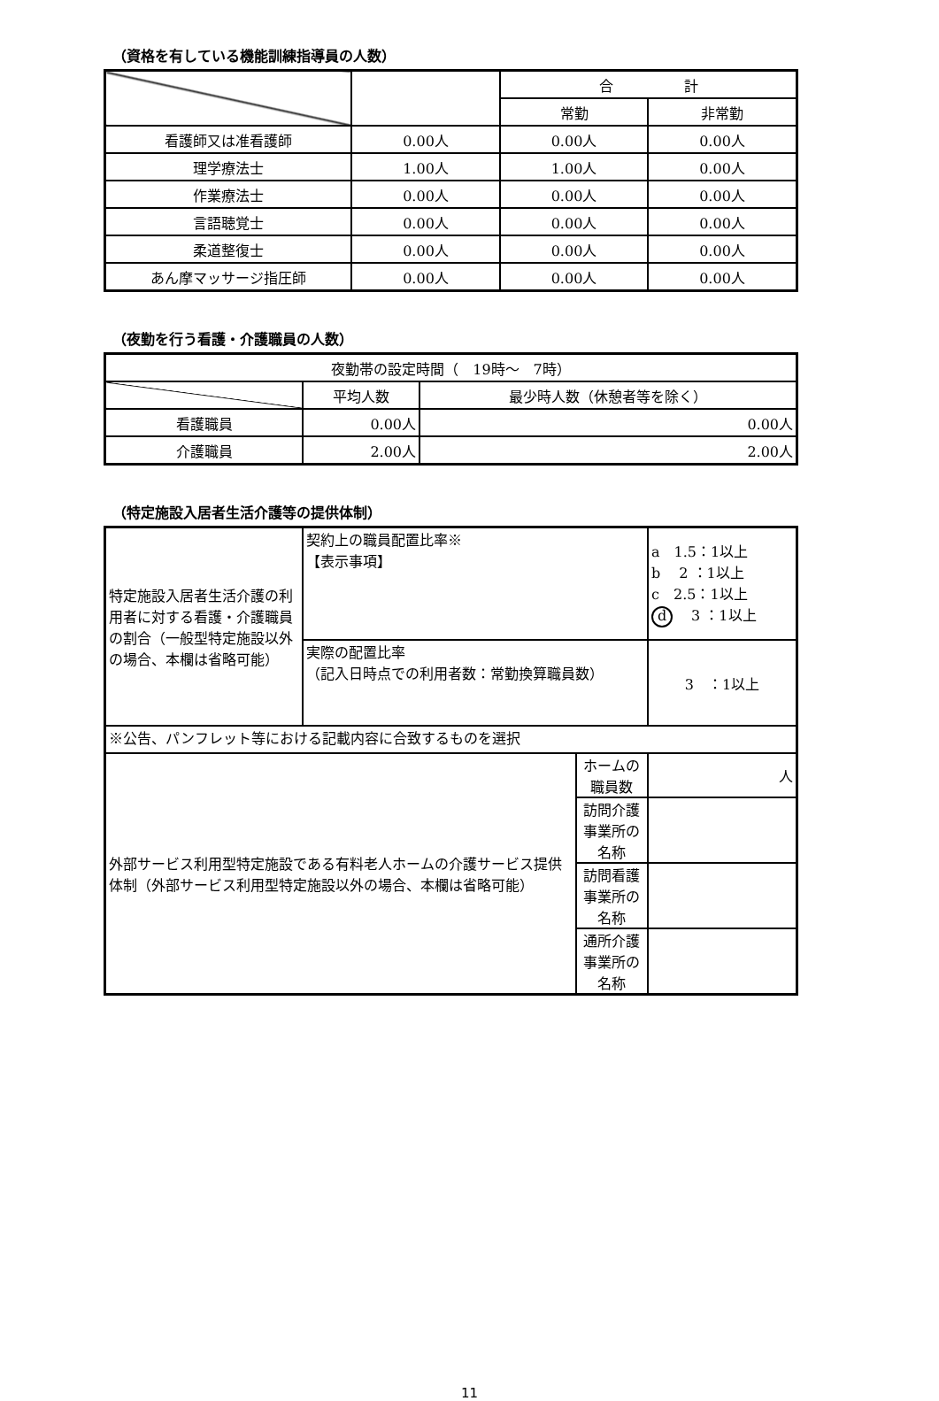（資格を有している機能訓練指導員の人数）
| | | 合 計 | |
| --- | --- | --- | --- |
| | | 常勤 | 非常勤 |
| 看護師又は准看護師 | 0.00人 | 0.00人 | 0.00人 |
| 理学療法士 | 1.00人 | 1.00人 | 0.00人 |
| 作業療法士 | 0.00人 | 0.00人 | 0.00人 |
| 言語聴覚士 | 0.00人 | 0.00人 | 0.00人 |
| 柔道整復士 | 0.00人 | 0.00人 | 0.00人 |
| あん摩マッサージ指圧師 | 0.00人 | 0.00人 | 0.00人 |
（夜勤を行う看護・介護職員の人数）
| 夜勤帯の設定時間（ 19時～ 7時） | | |
| | 平均人数 | 最少時人数（休憩者等を除く） |
| 看護職員 | 0.00人 | 0.00人 |
| 介護職員 | 2.00人 | 2.00人 |
（特定施設入居者生活介護等の提供体制）
| 特定施設入居者生活介護の利用者に対する看護・介護職員の割合（一般型特定施設以外の場合、本欄は省略可能） | 契約上の職員配置比率※ 【表示事項】 | | a 1.5：1以上 b 2 ：1以上 c 2.5：1以上 d 3 ：1以上 |
| | 実際の配置比率 （記入日時点での利用者数：常勤換算職員数） | | 3 ：1以上 |
| ※公告、パンフレット等における記載内容に合致するものを選択 | | | |
| 外部サービス利用型特定施設である有料老人ホームの介護サービス提供体制（外部サービス利用型特定施設以外の場合、本欄は省略可能） | | ホームの職員数 | 人 |
| | | 訪問介護事業所の名称 | |
| | | 訪問看護事業所の名称 | |
| | | 通所介護事業所の名称 | |
11